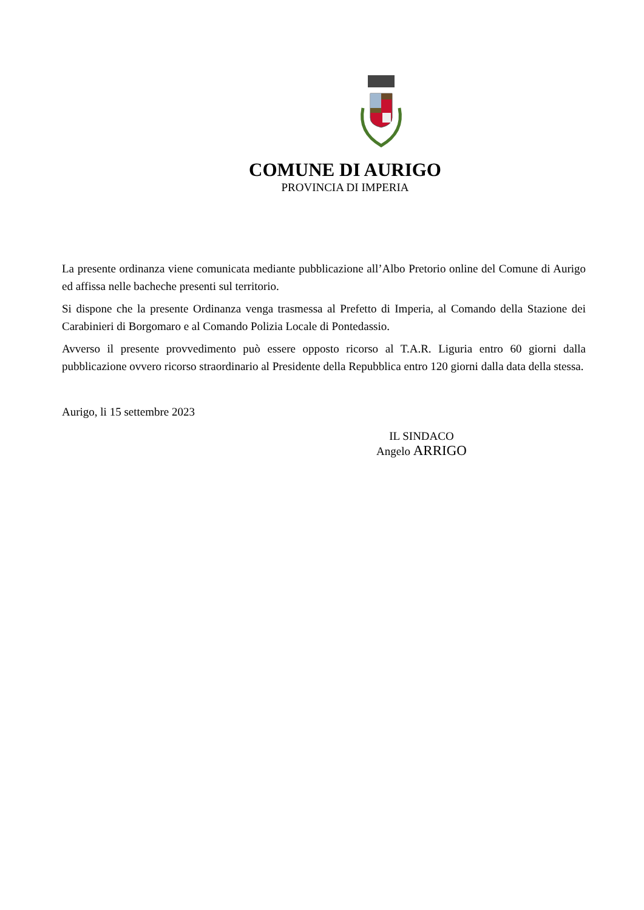COMUNE DI AURIGO
PROVINCIA DI IMPERIA
La presente ordinanza viene comunicata mediante pubblicazione all’Albo Pretorio online del Comune di Aurigo ed affissa nelle bacheche presenti sul territorio.
Si dispone che la presente Ordinanza venga trasmessa al Prefetto di Imperia, al Comando della Stazione dei Carabinieri di Borgomaro e al Comando Polizia Locale di Pontedassio.
Avverso il presente provvedimento può essere opposto ricorso al T.A.R. Liguria entro 60 giorni dalla pubblicazione ovvero ricorso straordinario al Presidente della Repubblica entro 120 giorni dalla data della stessa.
Aurigo, li 15 settembre 2023
IL SINDACO
Angelo ARRIGO